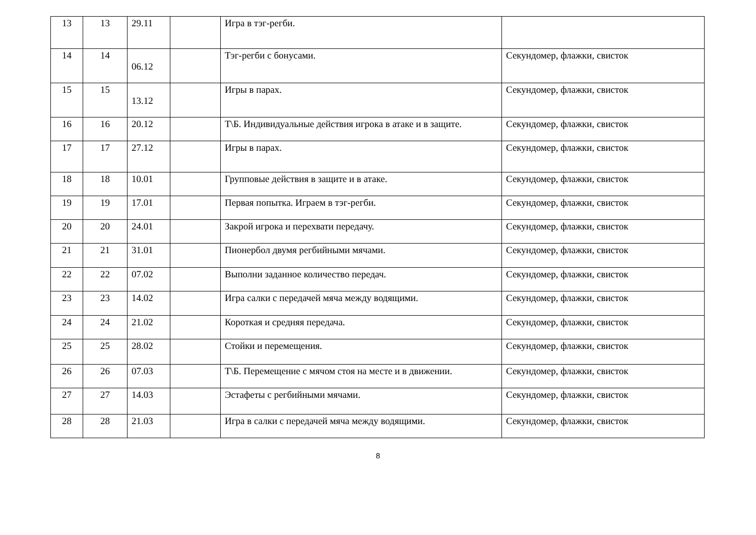| 13 | 13 | 29.11 | | Игра в тэг-регби. | |
| 14 | 14 | 06.12 | | Тэг-регби с бонусами. | Секундомер, флажки, свисток |
| 15 | 15 | 13.12 | | Игры в парах. | Секундомер, флажки, свисток |
| 16 | 16 | 20.12 | | Т\Б. Индивидуальные действия игрока в атаке и в защите. | Секундомер, флажки, свисток |
| 17 | 17 | 27.12 | | Игры в парах. | Секундомер, флажки, свисток |
| 18 | 18 | 10.01 | | Групповые действия в защите и в атаке. | Секундомер, флажки, свисток |
| 19 | 19 | 17.01 | | Первая попытка. Играем в тэг-регби. | Секундомер, флажки, свисток |
| 20 | 20 | 24.01 | | Закрой игрока и перехвати передачу. | Секундомер, флажки, свисток |
| 21 | 21 | 31.01 | | Пионербол двумя регбийными мячами. | Секундомер, флажки, свисток |
| 22 | 22 | 07.02 | | Выполни заданное количество передач. | Секундомер, флажки, свисток |
| 23 | 23 | 14.02 | | Игра салки с передачей мяча между водящими. | Секундомер, флажки, свисток |
| 24 | 24 | 21.02 | | Короткая и средняя передача. | Секундомер, флажки, свисток |
| 25 | 25 | 28.02 | | Стойки и перемещения. | Секундомер, флажки, свисток |
| 26 | 26 | 07.03 | | Т\Б. Перемещение с мячом стоя на месте и в движении. | Секундомер, флажки, свисток |
| 27 | 27 | 14.03 | | Эстафеты с регбийными мячами. | Секундомер, флажки, свисток |
| 28 | 28 | 21.03 | | Игра в салки с передачей мяча между водящими. | Секундомер, флажки, свисток |
8